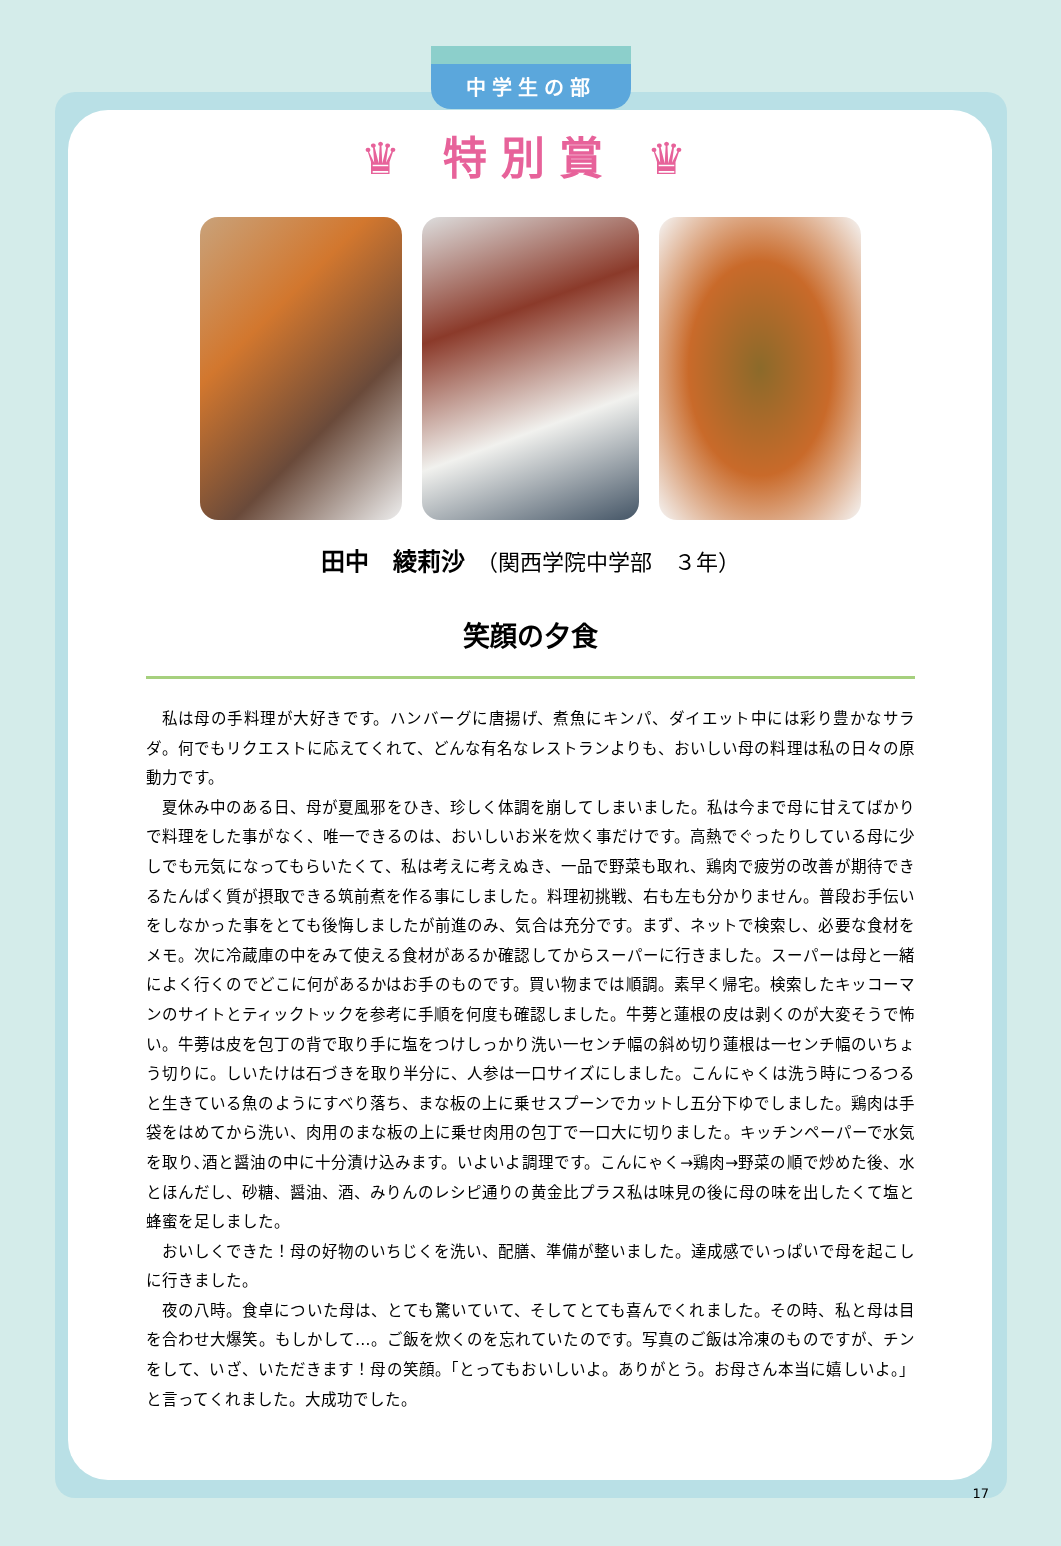中学生の部
♛ 特別賞 ♛
田中　綾莉沙　（関西学院中学部　３年）
笑顔の夕食
私は母の手料理が大好きです。ハンバーグに唐揚げ、煮魚にキンパ、ダイエット中には彩り豊かなサラダ。何でもリクエストに応えてくれて、どんな有名なレストランよりも、おいしい母の料理は私の日々の原動力です。
夏休み中のある日、母が夏風邪をひき、珍しく体調を崩してしまいました。私は今まで母に甘えてばかりで料理をした事がなく、唯一できるのは、おいしいお米を炊く事だけです。高熱でぐったりしている母に少しでも元気になってもらいたくて、私は考えに考えぬき、一品で野菜も取れ、鶏肉で疲労の改善が期待できるたんぱく質が摂取できる筑前煮を作る事にしました。料理初挑戦、右も左も分かりません。普段お手伝いをしなかった事をとても後悔しましたが前進のみ、気合は充分です。まず、ネットで検索し、必要な食材をメモ。次に冷蔵庫の中をみて使える食材があるか確認してからスーパーに行きました。スーパーは母と一緒によく行くのでどこに何があるかはお手のものです。買い物までは順調。素早く帰宅。検索したキッコーマンのサイトとティックトックを参考に手順を何度も確認しました。牛蒡と蓮根の皮は剥くのが大変そうで怖い。牛蒡は皮を包丁の背で取り手に塩をつけしっかり洗い一センチ幅の斜め切り蓮根は一センチ幅のいちょう切りに。しいたけは石づきを取り半分に、人参は一口サイズにしました。こんにゃくは洗う時につるつると生きている魚のようにすべり落ち、まな板の上に乗せスプーンでカットし五分下ゆでしました。鶏肉は手袋をはめてから洗い、肉用のまな板の上に乗せ肉用の包丁で一口大に切りました。キッチンペーパーで水気を取り､酒と醤油の中に十分漬け込みます。いよいよ調理です。こんにゃく→鶏肉→野菜の順で炒めた後、水とほんだし、砂糖、醤油、酒、みりんのレシピ通りの黄金比プラス私は味見の後に母の味を出したくて塩と蜂蜜を足しました。
おいしくできた！母の好物のいちじくを洗い、配膳、準備が整いました。達成感でいっぱいで母を起こしに行きました。
夜の八時。食卓についた母は、とても驚いていて、そしてとても喜んでくれました。その時、私と母は目を合わせ大爆笑。もしかして…。ご飯を炊くのを忘れていたのです。写真のご飯は冷凍のものですが、チンをして、いざ、いただきます！母の笑顔。「とってもおいしいよ。ありがとう。お母さん本当に嬉しいよ。」と言ってくれました。大成功でした。
17